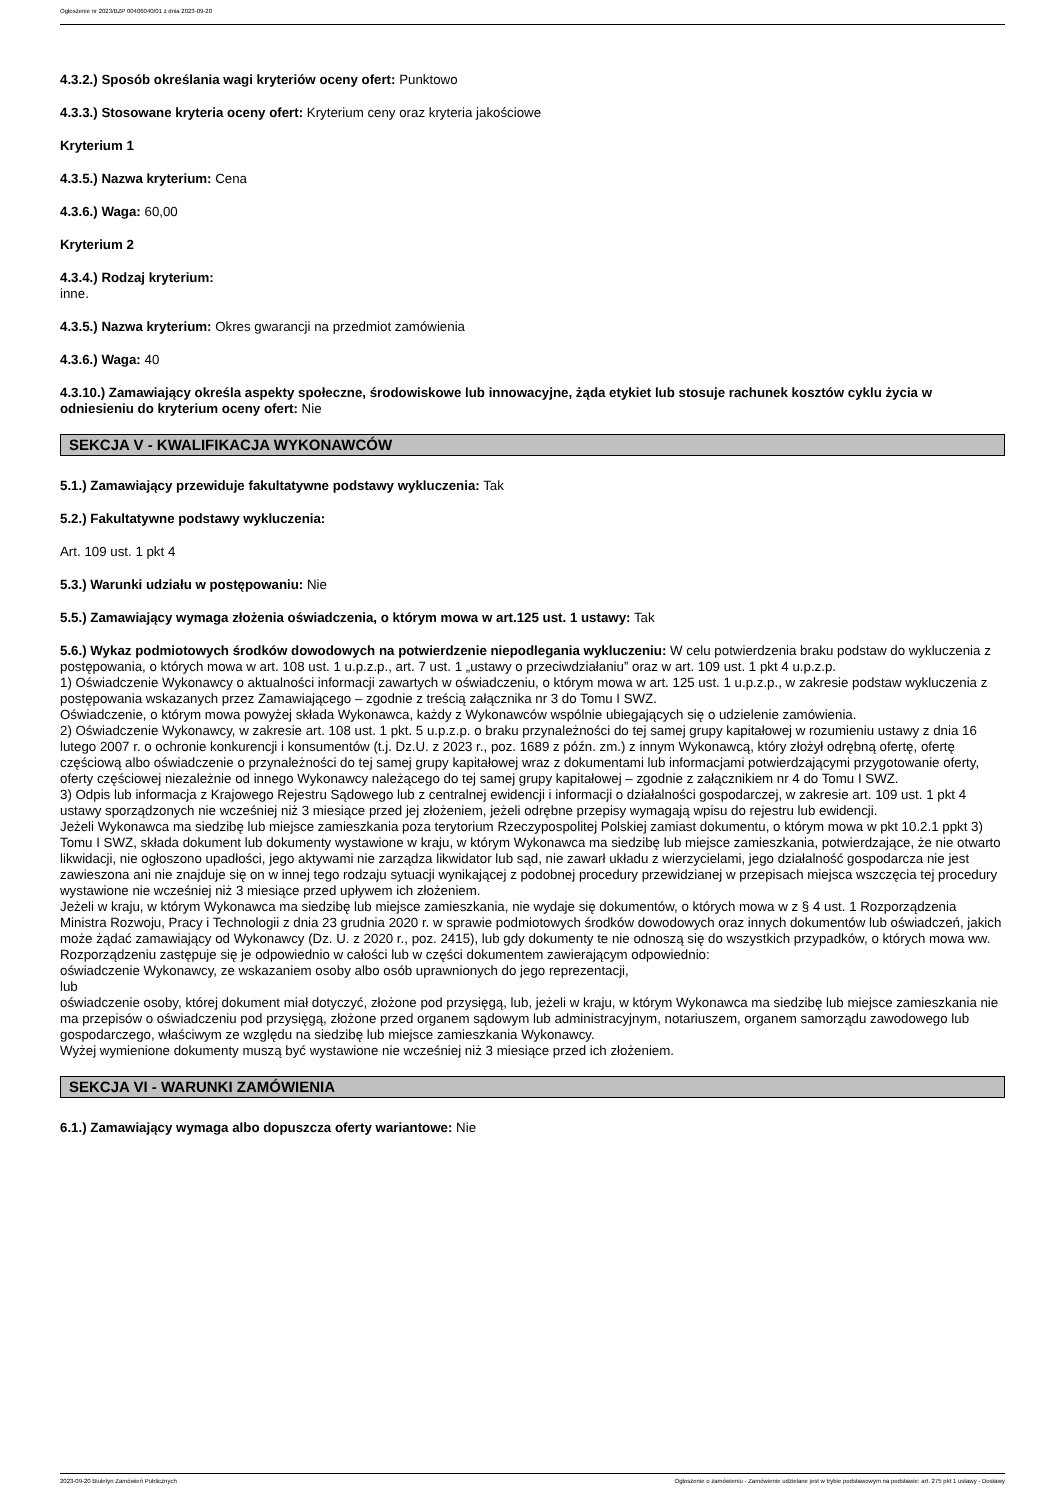Ogłoszenie nr 2023/BZP 00406040/01 z dnia 2023-09-20
4.3.2.) Sposób określania wagi kryteriów oceny ofert: Punktowo
4.3.3.) Stosowane kryteria oceny ofert: Kryterium ceny oraz kryteria jakościowe
Kryterium 1
4.3.5.) Nazwa kryterium: Cena
4.3.6.) Waga: 60,00
Kryterium 2
4.3.4.) Rodzaj kryterium:
inne.
4.3.5.) Nazwa kryterium: Okres gwarancji na przedmiot zamówienia
4.3.6.) Waga: 40
4.3.10.) Zamawiający określa aspekty społeczne, środowiskowe lub innowacyjne, żąda etykiet lub stosuje rachunek kosztów cyklu życia w odniesieniu do kryterium oceny ofert: Nie
SEKCJA V - KWALIFIKACJA WYKONAWCÓW
5.1.) Zamawiający przewiduje fakultatywne podstawy wykluczenia: Tak
5.2.) Fakultatywne podstawy wykluczenia:
Art. 109 ust. 1 pkt 4
5.3.) Warunki udziału w postępowaniu: Nie
5.5.) Zamawiający wymaga złożenia oświadczenia, o którym mowa w art.125 ust. 1 ustawy: Tak
5.6.) Wykaz podmiotowych środków dowodowych na potwierdzenie niepodlegania wykluczeniu: W celu potwierdzenia braku podstaw do wykluczenia z postępowania, o których mowa w art. 108 ust. 1 u.p.z.p., art. 7 ust. 1 „ustawy o przeciwdziałaniu” oraz w art. 109 ust. 1 pkt 4 u.p.z.p.
1) Oświadczenie Wykonawcy o aktualności informacji zawartych w oświadczeniu, o którym mowa w art. 125 ust. 1 u.p.z.p., w zakresie podstaw wykluczenia z postępowania wskazanych przez Zamawiającego – zgodnie z treścią załącznika nr 3 do Tomu I SWZ.
Oświadczenie, o którym mowa powyżej składa Wykonawca, każdy z Wykonawców wspólnie ubiegających się o udzielenie zamówienia.
2) Oświadczenie Wykonawcy, w zakresie art. 108 ust. 1 pkt. 5 u.p.z.p. o braku przynależności do tej samej grupy kapitałowej w rozumieniu ustawy z dnia 16 lutego 2007 r. o ochronie konkurencji i konsumentów (t.j. Dz.U. z 2023 r., poz. 1689 z późn. zm.) z innym Wykonawcą, który złożył odrębną ofertę, ofertę częściową albo oświadczenie o przynależności do tej samej grupy kapitałowej wraz z dokumentami lub informacjami potwierdzającymi przygotowanie oferty, oferty częściowej niezależnie od innego Wykonawcy należącego do tej samej grupy kapitałowej – zgodnie z załącznikiem nr 4 do Tomu I SWZ.
3) Odpis lub informacja z Krajowego Rejestru Sądowego lub z centralnej ewidencji i informacji o działalności gospodarczej, w zakresie art. 109 ust. 1 pkt 4 ustawy sporządzonych nie wcześniej niż 3 miesiące przed jej złożeniem, jeżeli odrębne przepisy wymagają wpisu do rejestru lub ewidencji.
Jeżeli Wykonawca ma siedzibę lub miejsce zamieszkania poza terytorium Rzeczypospolitej Polskiej zamiast dokumentu, o którym mowa w pkt 10.2.1 ppkt 3) Tomu I SWZ, składa dokument lub dokumenty wystawione w kraju, w którym Wykonawca ma siedzibę lub miejsce zamieszkania, potwierdzające, że nie otwarto likwidacji, nie ogłoszono upadłości, jego aktywami nie zarządza likwidator lub sąd, nie zawarł układu z wierzycielami, jego działalność gospodarcza nie jest zawieszona ani nie znajduje się on w innej tego rodzaju sytuacji wynikającej z podobnej procedury przewidzianej w przepisach miejsca wszczęcia tej procedury wystawione nie wcześniej niż 3 miesiące przed upływem ich złożeniem.
Jeżeli w kraju, w którym Wykonawca ma siedzibę lub miejsce zamieszkania, nie wydaje się dokumentów, o których mowa w z § 4 ust. 1 Rozporządzenia Ministra Rozwoju, Pracy i Technologii z dnia 23 grudnia 2020 r. w sprawie podmiotowych środków dowodowych oraz innych dokumentów lub oświadczeń, jakich może żądać zamawiający od Wykonawcy (Dz. U. z 2020 r., poz. 2415), lub gdy dokumenty te nie odnoszą się do wszystkich przypadków, o których mowa ww. Rozporządzeniu zastępuje się je odpowiednio w całości lub w części dokumentem zawierającym odpowiednio:
oświadczenie Wykonawcy, ze wskazaniem osoby albo osób uprawnionych do jego reprezentacji,
lub
oświadczenie osoby, której dokument miał dotyczyć, złożone pod przysięgą, lub, jeżeli w kraju, w którym Wykonawca ma siedzibę lub miejsce zamieszkania nie ma przepisów o oświadczeniu pod przysięgą, złożone przed organem sądowym lub administracyjnym, notariuszem, organem samorządu zawodowego lub gospodarczego, właściwym ze względu na siedzibę lub miejsce zamieszkania Wykonawcy.
Wyżej wymienione dokumenty muszą być wystawione nie wcześniej niż 3 miesiące przed ich złożeniem.
SEKCJA VI - WARUNKI ZAMÓWIENIA
6.1.) Zamawiający wymaga albo dopuszcza oferty wariantowe: Nie
2023-09-20 Biuletyn Zamówień Publicznych Ogłoszenie o zamówieniu - Zamówienie udzielane jest w trybie podstawowym na podstawie: art. 275 pkt 1 ustawy - Dostawy